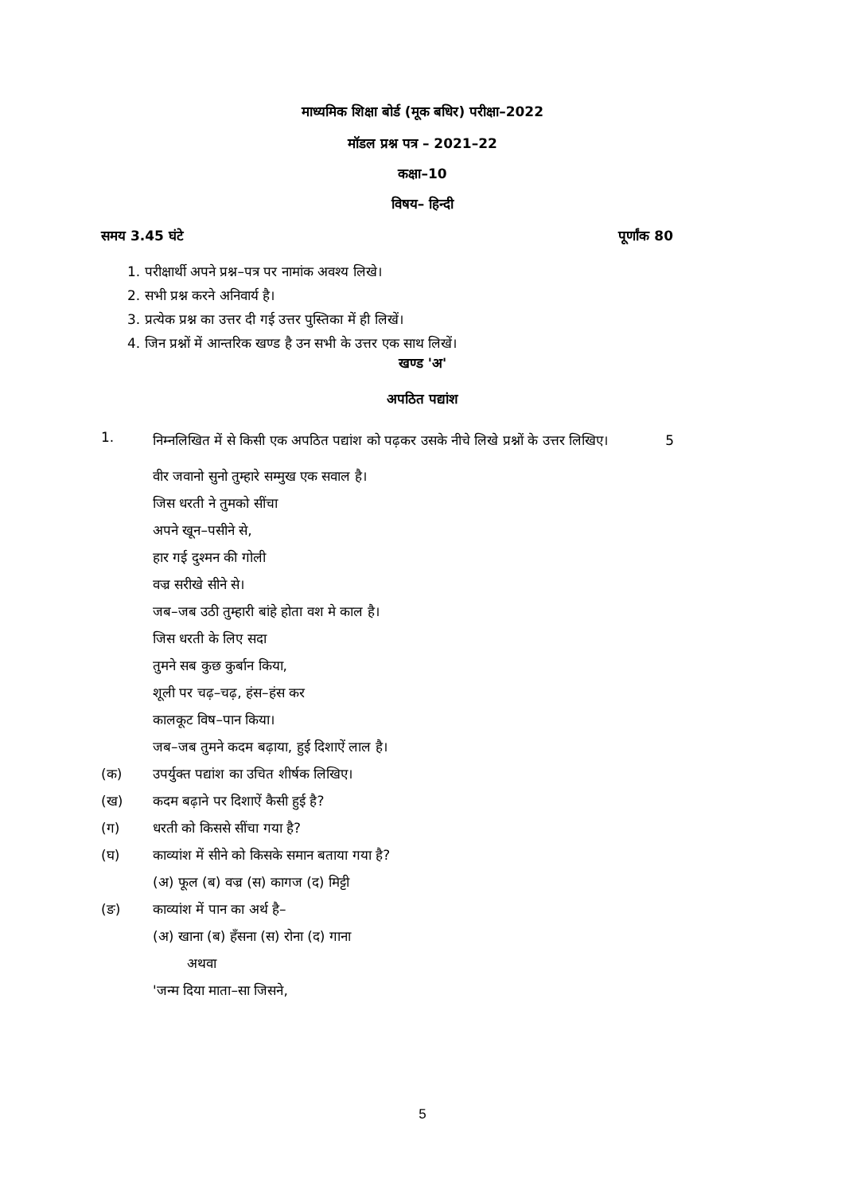माध्यमिक शिक्षा बोर्ड (मूक बधिर) परीक्षा–2022
मॉडल प्रश्न पत्र – 2021–22
कक्षा–10
विषय– हिन्दी
समय 3.45 घंटे पूर्णांक 80
1. परीक्षार्थी अपने प्रश्न–पत्र पर नामांक अवश्य लिखे।
2. सभी प्रश्न करने अनिवार्य है।
3. प्रत्येक प्रश्न का उत्तर दी गई उत्तर पुस्तिका में ही लिखें।
4. जिन प्रश्नों में आन्तरिक खण्ड है उन सभी के उत्तर एक साथ लिखें।
खण्ड 'अ'
अपठित पद्यांश
1.
निम्नलिखित में से किसी एक अपठित पद्यांश को पढ़कर उसके नीचे लिखे प्रश्नों के उत्तर लिखिए। 5
वीर जवानो सुनो तुम्हारे सम्मुख एक सवाल है।
जिस धरती ने तुमको सींचा
अपने खून–पसीने से,
हार गई दुश्मन की गोली
वज्र सरीखे सीने से।
जब–जब उठी तुम्हारी बांहे होता वश मे काल है।
जिस धरती के लिए सदा
तुमने सब कुछ कुर्बान किया,
शूली पर चढ़–चढ़, हंस–हंस कर
कालकूट विष–पान किया।
जब–जब तुमने कदम बढ़ाया, हुई दिशाऐं लाल है।
(क) उपर्युक्त पद्यांश का उचित शीर्षक लिखिए।
(ख) कदम बढ़ाने पर दिशाऐं कैसी हुई है?
(ग) धरती को किससे सींचा गया है?
(घ) काव्यांश में सीने को किसके समान बताया गया है?
(अ) फूल (ब) वज्र (स) कागज (द) मिट्टी
(ङ) काव्यांश में पान का अर्थ है–
(अ) खाना (ब) हँसना (स) रोना (द) गाना
अथवा
'जन्म दिया माता–सा जिसने,
5